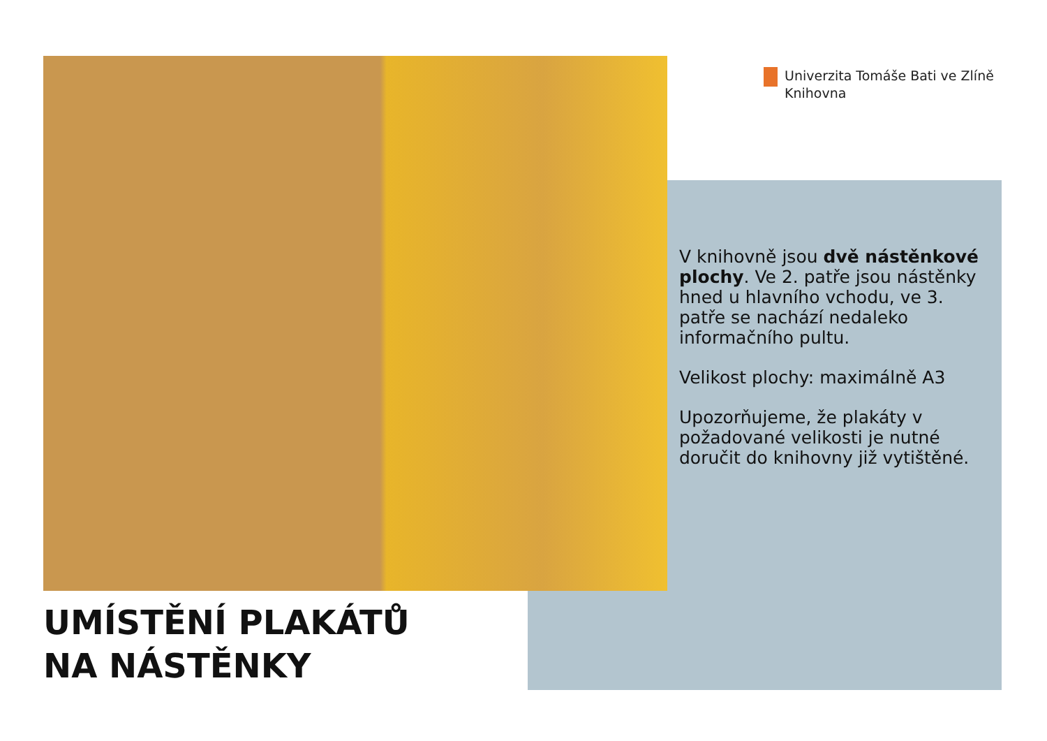Univerzita Tomáše Bati ve Zlíně
Knihovna
V knihovně jsou dvě nástěnkové plochy. Ve 2. patře jsou nástěnky hned u hlavního vchodu, ve 3. patře se nachází nedaleko informačního pultu.
Velikost plochy: maximálně A3
Upozorňujeme, že plakáty v požadované velikosti je nutné doručit do knihovny již vytištěné.
UMÍSTĚNÍ PLAKÁTŮ
NA NÁSTĚNKY